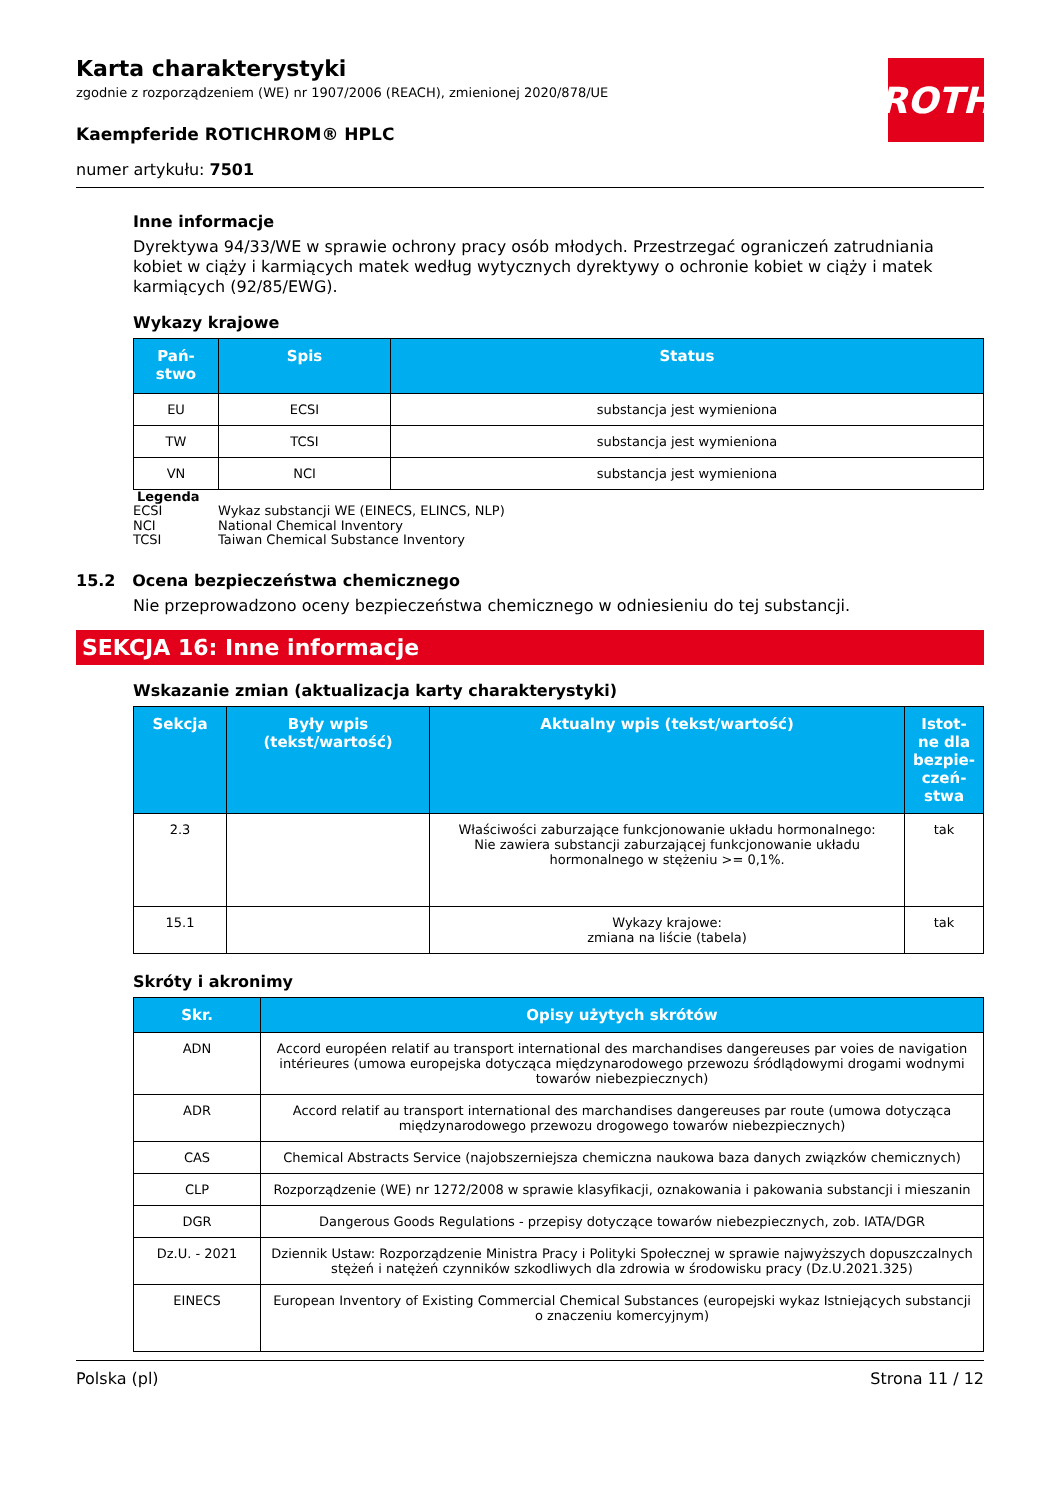ROTH
Karta charakterystyki
zgodnie z rozporządzeniem (WE) nr 1907/2006 (REACH), zmienionej 2020/878/UE
Kaempferide ROTICHROM® HPLC
numer artykułu: 7501
Inne informacje
Dyrektywa 94/33/WE w sprawie ochrony pracy osób młodych. Przestrzegać ograniczeń zatrudniania kobiet w ciąży i karmiących matek według wytycznych dyrektywy o ochronie kobiet w ciąży i matek karmiących (92/85/EWG).
Wykazy krajowe
| Pań-stwo | Spis | Status |
| --- | --- | --- |
| EU | ECSI | substancja jest wymieniona |
| TW | TCSI | substancja jest wymieniona |
| VN | NCI | substancja jest wymieniona |
Legenda
ECSI Wykaz substancji WE (EINECS, ELINCS, NLP)
NCI National Chemical Inventory
TCSI Taiwan Chemical Substance Inventory
15.2 Ocena bezpieczeństwa chemicznego
Nie przeprowadzono oceny bezpieczeństwa chemicznego w odniesieniu do tej substancji.
SEKCJA 16: Inne informacje
Wskazanie zmian (aktualizacja karty charakterystyki)
| Sekcja | Były wpis (tekst/wartość) | Aktualny wpis (tekst/wartość) | Istot-ne dla bezpie-czeń-stwa |
| --- | --- | --- | --- |
| 2.3 | | Właściwości zaburzające funkcjonowanie układu hormonalnego: Nie zawiera substancji zaburzającej funkcjonowanie układu hormonalnego w stężeniu >= 0,1%. | tak |
| 15.1 | | Wykazy krajowe: zmiana na liście (tabela) | tak |
Skróty i akronimy
| Skr. | Opisy użytych skrótów |
| --- | --- |
| ADN | Accord européen relatif au transport international des marchandises dangereuses par voies de navigation intérieures (umowa europejska dotycząca międzynarodowego przewozu śródlądowymi drogami wodnymi towarów niebezpiecznych) |
| ADR | Accord relatif au transport international des marchandises dangereuses par route (umowa dotycząca międzynarodowego przewozu drogowego towarów niebezpiecznych) |
| CAS | Chemical Abstracts Service (najobszerniejsza chemiczna naukowa baza danych związków chemicznych) |
| CLP | Rozporządzenie (WE) nr 1272/2008 w sprawie klasyfikacji, oznakowania i pakowania substancji i mieszanin |
| DGR | Dangerous Goods Regulations - przepisy dotyczące towarów niebezpiecznych, zob. IATA/DGR |
| Dz.U. - 2021 | Dziennik Ustaw: Rozporządzenie Ministra Pracy i Polityki Społecznej w sprawie najwyższych dopuszczalnych stężeń i natężeń czynników szkodliwych dla zdrowia w środowisku pracy (Dz.U.2021.325) |
| EINECS | European Inventory of Existing Commercial Chemical Substances (europejski wykaz Istniejących substancji o znaczeniu komercyjnym) |
Polska (pl) Strona 11 / 12